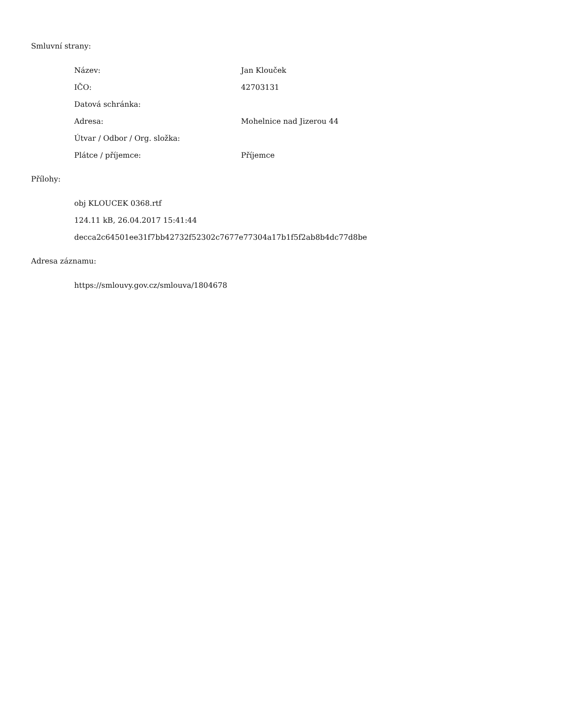Smluvní strany:
| Název: | Jan Klouček |
| IČO: | 42703131 |
| Datová schránka: | |
| Adresa: | Mohelnice nad Jizerou 44 |
| Útvar / Odbor / Org. složka: | |
| Plátce / příjemce: | Příjemce |
Přílohy:
obj KLOUCEK 0368.rtf
124.11 kB, 26.04.2017 15:41:44
decca2c64501ee31f7bb42732f52302c7677e77304a17b1f5f2ab8b4dc77d8be
Adresa záznamu:
https://smlouvy.gov.cz/smlouva/1804678